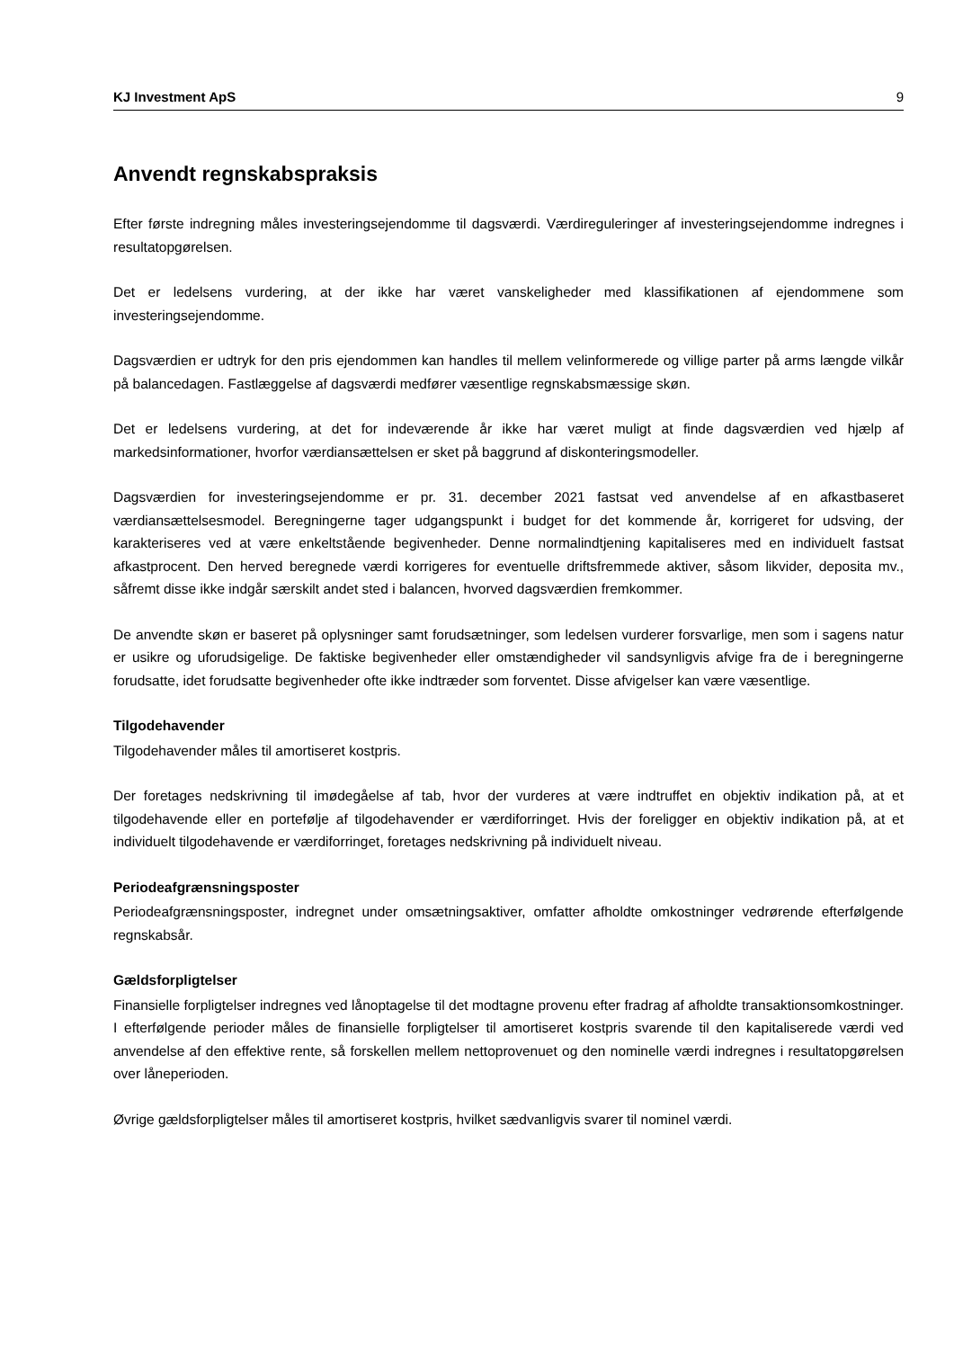KJ Investment ApS 9
Anvendt regnskabspraksis
Efter første indregning måles investeringsejendomme til dagsværdi. Værdireguleringer af investeringsejendomme indregnes i resultatopgørelsen.
Det er ledelsens vurdering, at der ikke har været vanskeligheder med klassifikationen af ejendommene som investeringsejendomme.
Dagsværdien er udtryk for den pris ejendommen kan handles til mellem velinformerede og villige parter på arms længde vilkår på balancedagen. Fastlæggelse af dagsværdi medfører væsentlige regnskabsmæssige skøn.
Det er ledelsens vurdering, at det for indeværende år ikke har været muligt at finde dagsværdien ved hjælp af markedsinformationer, hvorfor værdiansættelsen er sket på baggrund af diskonteringsmodeller.
Dagsværdien for investeringsejendomme er pr. 31. december 2021 fastsat ved anvendelse af en afkastbaseret værdiansættelsesmodel. Beregningerne tager udgangspunkt i budget for det kommende år, korrigeret for udsving, der karakteriseres ved at være enkeltstående begivenheder. Denne normalindtjening kapitaliseres med en individuelt fastsat afkastprocent. Den herved beregnede værdi korrigeres for eventuelle driftsfremmede aktiver, såsom likvider, deposita mv., såfremt disse ikke indgår særskilt andet sted i balancen, hvorved dagsværdien fremkommer.
De anvendte skøn er baseret på oplysninger samt forudsætninger, som ledelsen vurderer forsvarlige, men som i sagens natur er usikre og uforudsigelige. De faktiske begivenheder eller omstændigheder vil sandsynligvis afvige fra de i beregningerne forudsatte, idet forudsatte begivenheder ofte ikke indtræder som forventet. Disse afvigelser kan være væsentlige.
Tilgodehavender
Tilgodehavender måles til amortiseret kostpris.
Der foretages nedskrivning til imødegåelse af tab, hvor der vurderes at være indtruffet en objektiv indikation på, at et tilgodehavende eller en portefølje af tilgodehavender er værdiforringet. Hvis der foreligger en objektiv indikation på, at et individuelt tilgodehavende er værdiforringet, foretages nedskrivning på individuelt niveau.
Periodeafgrænsningsposter
Periodeafgrænsningsposter, indregnet under omsætningsaktiver, omfatter afholdte omkostninger vedrørende efterfølgende regnskabsår.
Gældsforpligtelser
Finansielle forpligtelser indregnes ved lånoptagelse til det modtagne provenu efter fradrag af afholdte transaktionsomkostninger. I efterfølgende perioder måles de finansielle forpligtelser til amortiseret kostpris svarende til den kapitaliserede værdi ved anvendelse af den effektive rente, så forskellen mellem nettoprovenuet og den nominelle værdi indregnes i resultatopgørelsen over låneperioden.
Øvrige gældsforpligtelser måles til amortiseret kostpris, hvilket sædvanligvis svarer til nominel værdi.